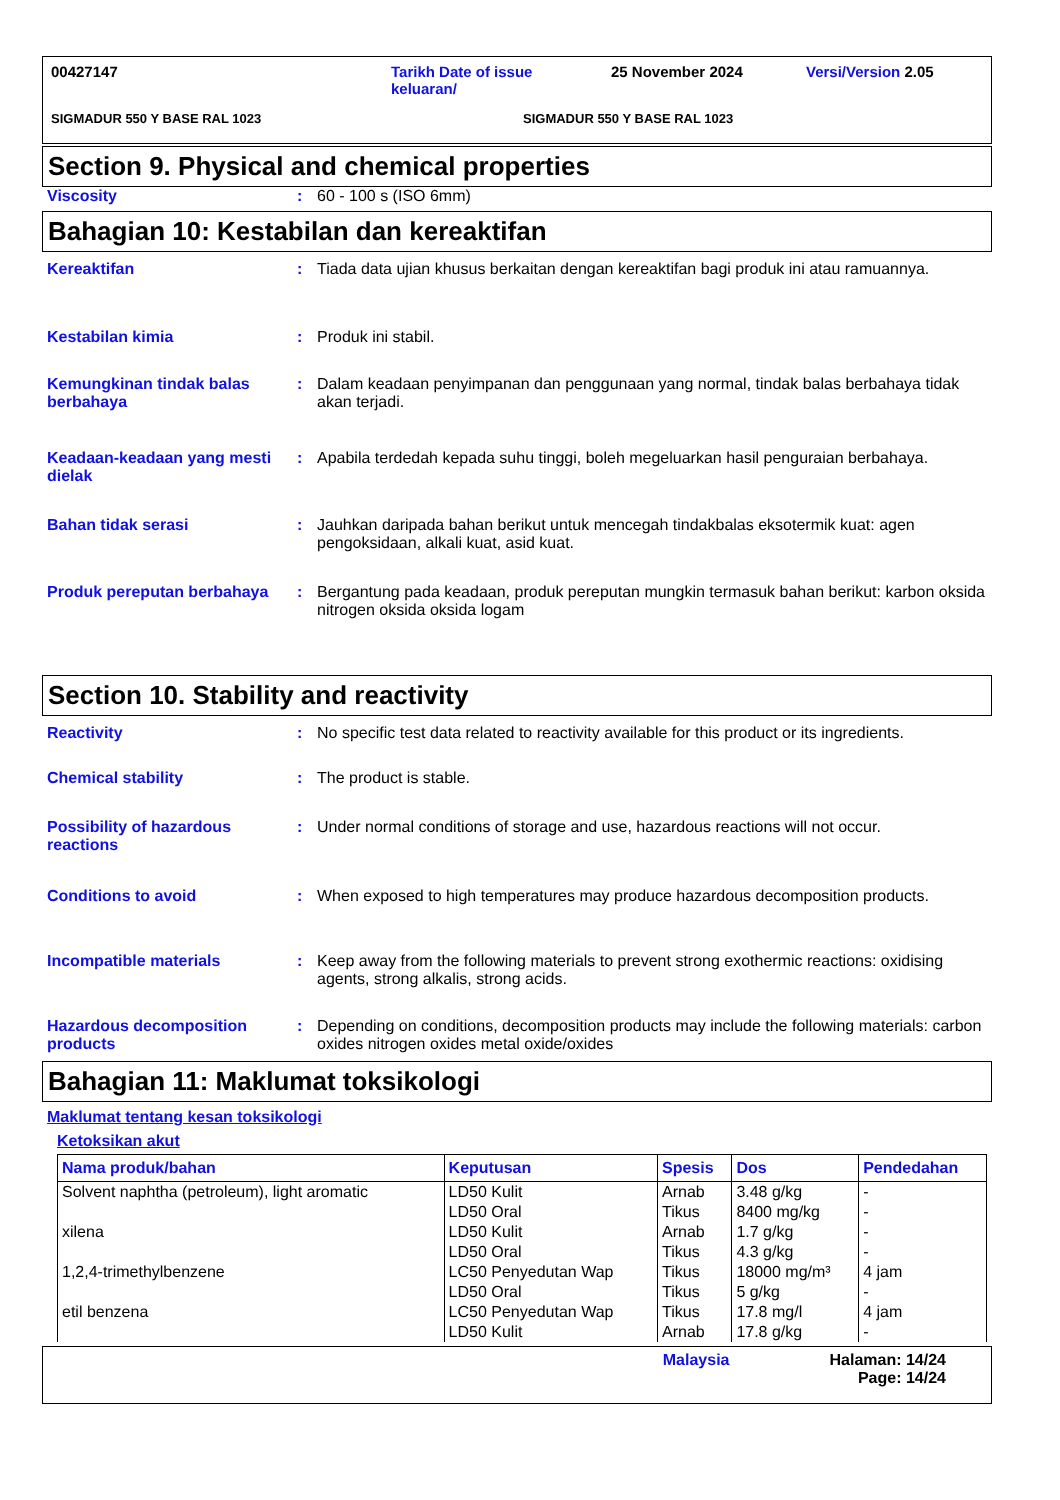00427147 Tarikh Date of issue
keluaran/ 25 November 2024 Versi/Version 2.05
SIGMADUR 550 Y BASE RAL 1023 SIGMADUR 550 Y BASE RAL 1023
Section 9. Physical and chemical properties
Viscosity: 60 - 100 s (ISO 6mm)
Bahagian 10: Kestabilan dan kereaktifan
Kereaktifan: Tiada data ujian khusus berkaitan dengan kereaktifan bagi produk ini atau ramuannya.
Kestabilan kimia: Produk ini stabil.
Kemungkinan tindak balas berbahaya: Dalam keadaan penyimpanan dan penggunaan yang normal, tindak balas berbahaya tidak akan terjadi.
Keadaan-keadaan yang mesti dielak: Apabila terdedah kepada suhu tinggi, boleh megeluarkan hasil penguraian berbahaya.
Bahan tidak serasi: Jauhkan daripada bahan berikut untuk mencegah tindakbalas eksotermik kuat: agen pengoksidaan, alkali kuat, asid kuat.
Produk pereputan berbahaya: Bergantung pada keadaan, produk pereputan mungkin termasuk bahan berikut: karbon oksida nitrogen oksida oksida logam
Section 10. Stability and reactivity
Reactivity: No specific test data related to reactivity available for this product or its ingredients.
Chemical stability: The product is stable.
Possibility of hazardous reactions: Under normal conditions of storage and use, hazardous reactions will not occur.
Conditions to avoid: When exposed to high temperatures may produce hazardous decomposition products.
Incompatible materials: Keep away from the following materials to prevent strong exothermic reactions: oxidising agents, strong alkalis, strong acids.
Hazardous decomposition products: Depending on conditions, decomposition products may include the following materials: carbon oxides nitrogen oxides metal oxide/oxides
Bahagian 11: Maklumat toksikologi
Maklumat tentang kesan toksikologi
Ketoksikan akut
| Nama produk/bahan | Keputusan | Spesis | Dos | Pendedahan |
| --- | --- | --- | --- | --- |
| Solvent naphtha (petroleum), light aromatic | LD50 Kulit | Arnab | 3.48 g/kg | - |
| | LD50 Oral | Tikus | 8400 mg/kg | - |
| xilena | LD50 Kulit | Arnab | 1.7 g/kg | - |
| | LD50 Oral | Tikus | 4.3 g/kg | - |
| 1,2,4-trimethylbenzene | LC50 Penyedutan Wap | Tikus | 18000 mg/m³ | 4 jam |
| | LD50 Oral | Tikus | 5 g/kg | - |
| etil benzena | LC50 Penyedutan Wap | Tikus | 17.8 mg/l | 4 jam |
| | LD50 Kulit | Arnab | 17.8 g/kg | - |
Malaysia Halaman: 14/24
Page: 14/24